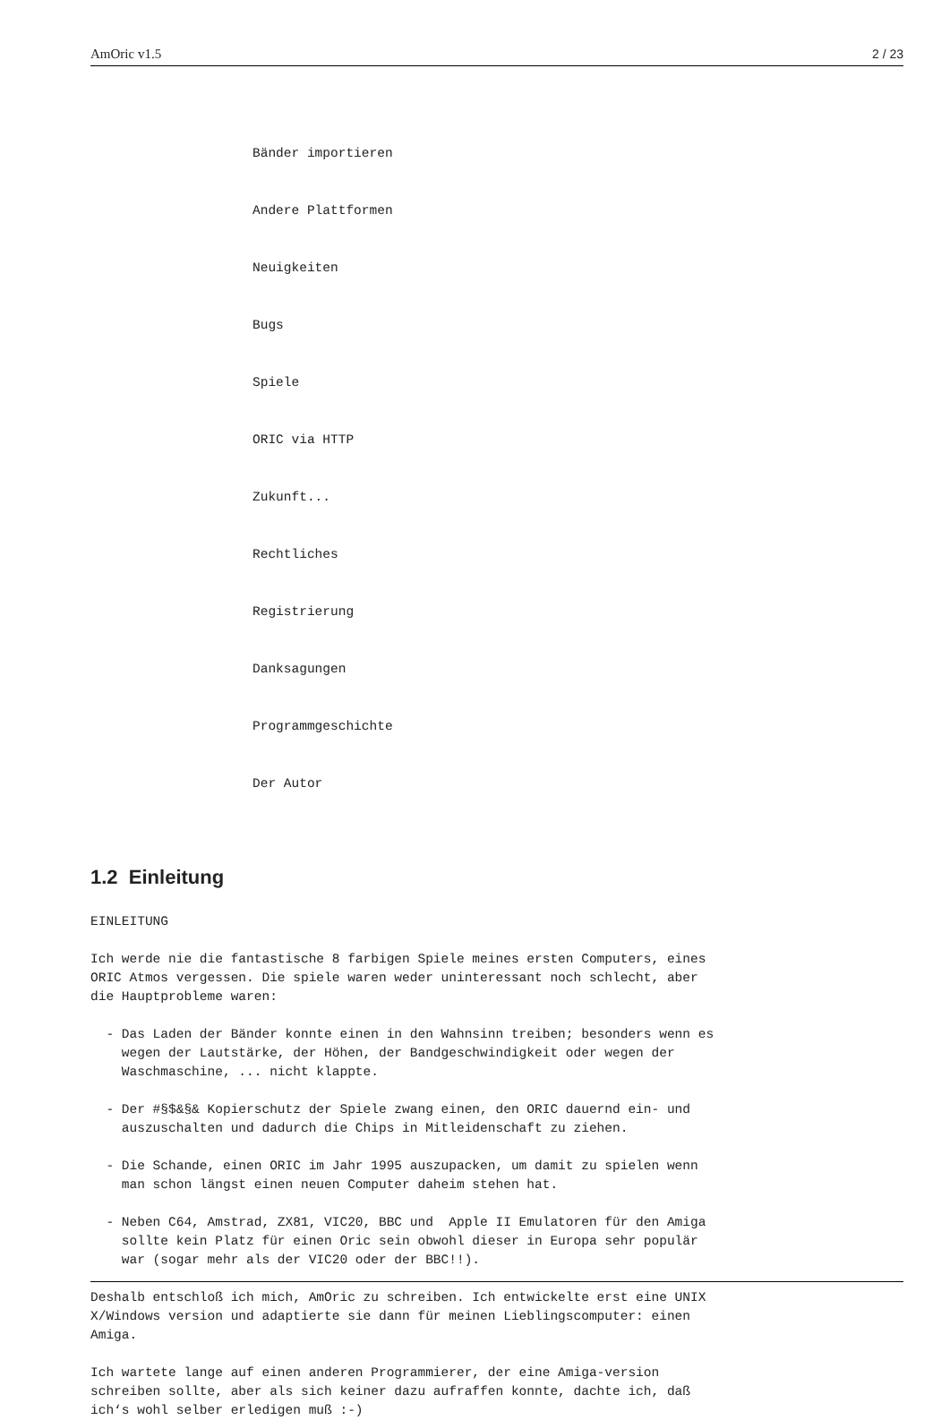AmOric v1.5 2 / 23
Bänder importieren
Andere Plattformen
Neuigkeiten
Bugs
Spiele
ORIC via HTTP
Zukunft...
Rechtliches
Registrierung
Danksagungen
Programmgeschichte
Der Autor
1.2 Einleitung
EINLEITUNG

Ich werde nie die fantastische 8 farbigen Spiele meines ersten Computers, eines
ORIC Atmos vergessen. Die spiele waren weder uninteressant noch schlecht, aber
die Hauptprobleme waren:

  - Das Laden der Bänder konnte einen in den Wahnsinn treiben; besonders wenn es
    wegen der Lautstärke, der Höhen, der Bandgeschwindigkeit oder wegen der
    Waschmaschine, ... nicht klappte.

  - Der #§$&§& Kopierschutz der Spiele zwang einen, den ORIC dauernd ein- und
    auszuschalten und dadurch die Chips in Mitleidenschaft zu ziehen.

  - Die Schande, einen ORIC im Jahr 1995 auszupacken, um damit zu spielen wenn
    man schon längst einen neuen Computer daheim stehen hat.

  - Neben C64, Amstrad, ZX81, VIC20, BBC und  Apple II Emulatoren für den Amiga
    sollte kein Platz für einen Oric sein obwohl dieser in Europa sehr populär
    war (sogar mehr als der VIC20 oder der BBC!!).

Deshalb entschloß ich mich, AmOric zu schreiben. Ich entwickelte erst eine UNIX
X/Windows version und adaptierte sie dann für meinen Lieblingscomputer: einen
Amiga.

Ich wartete lange auf einen anderen Programmierer, der eine Amiga-version
schreiben sollte, aber als sich keiner dazu aufraffen konnte, dachte ich, daß
ich‘s wohl selber erledigen muß :-)